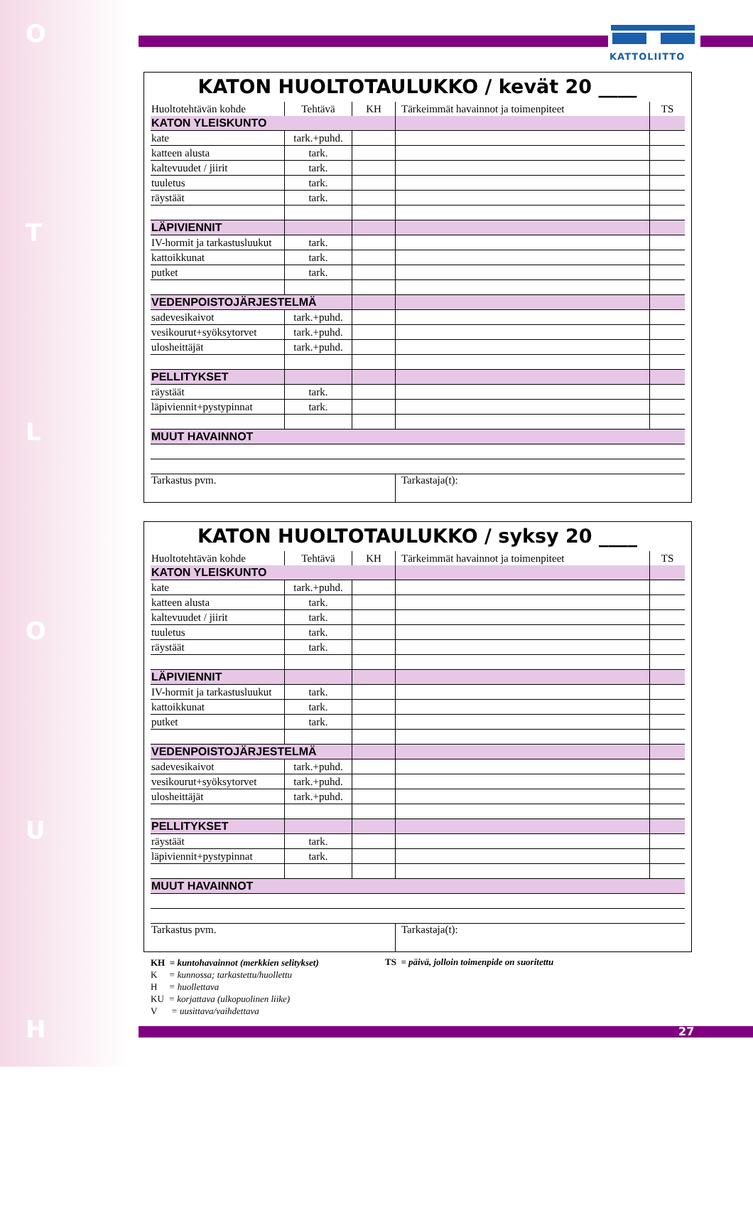O
T
L
O
U
H
KATTOLIITTO
KATON HUOLTOTAULUKKO / kevät 20 ____
| Huoltotehtävän kohde | Tehtävä | KH | Tärkeimmät havainnot ja toimenpiteet | TS |
| --- | --- | --- | --- | --- |
| KATON YLEISKUNTO | | | | |
| kate | tark.+puhd. | | | |
| katteen alusta | tark. | | | |
| kaltevuudet / jiirit | tark. | | | |
| tuuletus | tark. | | | |
| räystäät | tark. | | | |
| LÄPIVIENNIT | | | | |
| IV-hormit ja tarkastusluukut | tark. | | | |
| kattoikkunat | tark. | | | |
| putket | tark. | | | |
| VEDENPOISTOJÄRJESTELMÄ | | | | |
| sadevesikaivot | tark.+puhd. | | | |
| vesikourut+syöksytorvet | tark.+puhd. | | | |
| ulosheittäjät | tark.+puhd. | | | |
| PELLITYKSET | | | | |
| räystäät | tark. | | | |
| läpiviennit+pystypinnat | tark. | | | |
| MUUT HAVAINNOT | | | | |
| Tarkastus pvm. | | | Tarkastaja(t): | |
KATON HUOLTOTAULUKKO / syksy 20 ____
| Huoltotehtävän kohde | Tehtävä | KH | Tärkeimmät havainnot ja toimenpiteet | TS |
| --- | --- | --- | --- | --- |
| KATON YLEISKUNTO | | | | |
| kate | tark.+puhd. | | | |
| katteen alusta | tark. | | | |
| kaltevuudet / jiirit | tark. | | | |
| tuuletus | tark. | | | |
| räystäät | tark. | | | |
| LÄPIVIENNIT | | | | |
| IV-hormit ja tarkastusluukut | tark. | | | |
| kattoikkunat | tark. | | | |
| putket | tark. | | | |
| VEDENPOISTOJÄRJESTELMÄ | | | | |
| sadevesikaivot | tark.+puhd. | | | |
| vesikourut+syöksytorvet | tark.+puhd. | | | |
| ulosheittäjät | tark.+puhd. | | | |
| PELLITYKSET | | | | |
| räystäät | tark. | | | |
| läpiviennit+pystypinnat | tark. | | | |
| MUUT HAVAINNOT | | | | |
| Tarkastus pvm. | | | Tarkastaja(t): | |
KH = kuntohavainnot (merkkien selitykset)
K = kunnossa; tarkastettu/huollettu
H = huollettava
KU = korjattava (ulkopuolinen liike)
V = uusittava/vaihdettava
TS = päivä, jolloin toimenpide on suoritettu
27